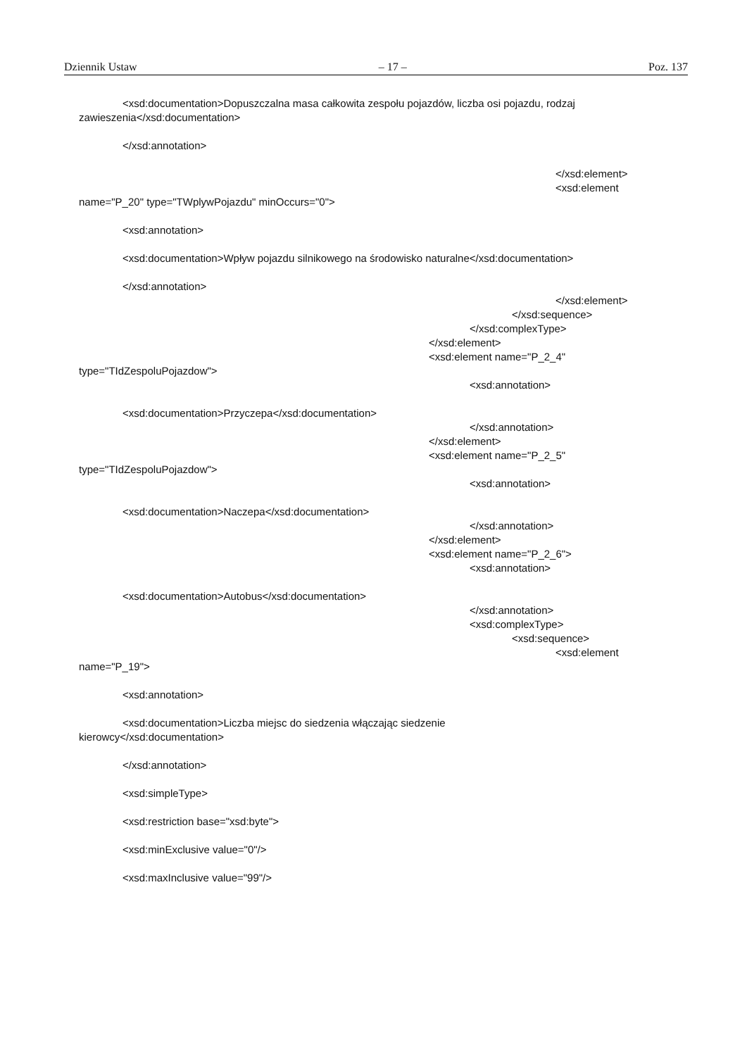Dziennik Ustaw – 17 – Poz. 137
<xsd:documentation>Dopuszczalna masa całkowita zespołu pojazdów, liczba osi pojazdu, rodzaj
zawieszenia</xsd:documentation>
</xsd:annotation>
</xsd:element>
<xsd:element
name="P_20" type="TWplywPojazdu" minOccurs="0">
<xsd:annotation>
<xsd:documentation>Wpływ pojazdu silnikowego na środowisko naturalne</xsd:documentation>
</xsd:annotation>
</xsd:element>
</xsd:sequence>
</xsd:complexType>
</xsd:element>
<xsd:element name="P_2_4"
type="TIdZespoluPojazdow">
<xsd:annotation>
<xsd:documentation>Przyczepa</xsd:documentation>
</xsd:annotation>
</xsd:element>
<xsd:element name="P_2_5"
type="TIdZespoluPojazdow">
<xsd:annotation>
<xsd:documentation>Naczepa</xsd:documentation>
</xsd:annotation>
</xsd:element>
<xsd:element name="P_2_6">
<xsd:annotation>
<xsd:documentation>Autobus</xsd:documentation>
</xsd:annotation>
<xsd:complexType>
<xsd:sequence>
<xsd:element
name="P_19">
<xsd:annotation>
<xsd:documentation>Liczba miejsc do siedzenia włączając siedzenie
kierowcy</xsd:documentation>
</xsd:annotation>
<xsd:simpleType>
<xsd:restriction base="xsd:byte">
<xsd:minExclusive value="0"/>
<xsd:maxInclusive value="99"/>